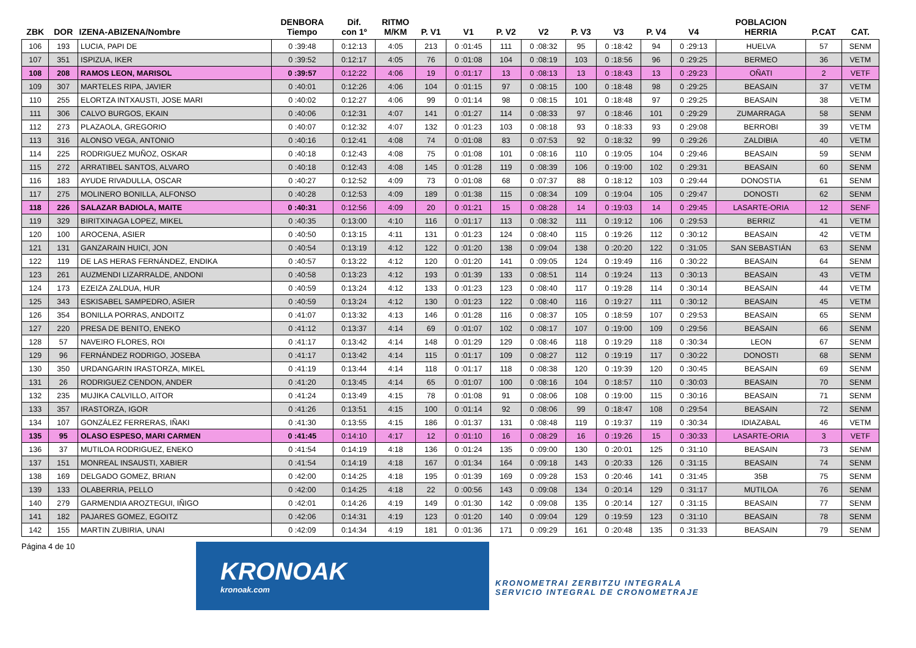| ZBK | DOR | IZENA-ABIZENA/Nombre | DENBORA Tiempo | Dif. con 1º | RITMO M/KM | P. V1 | V1 | P. V2 | V2 | P. V3 | V3 | P. V4 | V4 | POBLACION HERRIA | P.CAT | CAT. |
| --- | --- | --- | --- | --- | --- | --- | --- | --- | --- | --- | --- | --- | --- | --- | --- | --- |
| 106 | 193 | LUCIA, PAPI DE | 0 :39:48 | 0:12:13 | 4:05 | 213 | 0 :01:45 | 111 | 0 :08:32 | 95 | 0 :18:42 | 94 | 0 :29:13 | HUELVA | 57 | SENM |
| 107 | 351 | ISPIZUA, IKER | 0 :39:52 | 0:12:17 | 4:05 | 76 | 0 :01:08 | 104 | 0 :08:19 | 103 | 0 :18:56 | 96 | 0 :29:25 | BERMEO | 36 | VETM |
| 108 | 208 | RAMOS LEON, MARISOL | 0 :39:57 | 0:12:22 | 4:06 | 19 | 0 :01:17 | 13 | 0 :08:13 | 13 | 0 :18:43 | 13 | 0 :29:23 | OÑATI | 2 | VETF |
| 109 | 307 | MARTELES RIPA, JAVIER | 0 :40:01 | 0:12:26 | 4:06 | 104 | 0 :01:15 | 97 | 0 :08:15 | 100 | 0 :18:48 | 98 | 0 :29:25 | BEASAIN | 37 | VETM |
| 110 | 255 | ELORTZA INTXAUSTI, JOSE MARI | 0 :40:02 | 0:12:27 | 4:06 | 99 | 0 :01:14 | 98 | 0 :08:15 | 101 | 0 :18:48 | 97 | 0 :29:25 | BEASAIN | 38 | VETM |
| 111 | 306 | CALVO BURGOS, EKAIN | 0 :40:06 | 0:12:31 | 4:07 | 141 | 0 :01:27 | 114 | 0 :08:33 | 97 | 0 :18:46 | 101 | 0 :29:29 | ZUMARRAGA | 58 | SENM |
| 112 | 273 | PLAZAOLA, GREGORIO | 0 :40:07 | 0:12:32 | 4:07 | 132 | 0 :01:23 | 103 | 0 :08:18 | 93 | 0 :18:33 | 93 | 0 :29:08 | BERROBI | 39 | VETM |
| 113 | 316 | ALONSO VEGA, ANTONIO | 0 :40:16 | 0:12:41 | 4:08 | 74 | 0 :01:08 | 83 | 0 :07:53 | 92 | 0 :18:32 | 99 | 0 :29:26 | ZALDIBIA | 40 | VETM |
| 114 | 225 | RODRIGUEZ MUÑOZ, OSKAR | 0 :40:18 | 0:12:43 | 4:08 | 75 | 0 :01:08 | 101 | 0 :08:16 | 110 | 0 :19:05 | 104 | 0 :29:46 | BEASAIN | 59 | SENM |
| 115 | 272 | ARRATIBEL SANTOS, ALVARO | 0 :40:18 | 0:12:43 | 4:08 | 145 | 0 :01:28 | 119 | 0 :08:39 | 106 | 0 :19:00 | 102 | 0 :29:31 | BEASAIN | 60 | SENM |
| 116 | 183 | AYUDE RIVADULLA, OSCAR | 0 :40:27 | 0:12:52 | 4:09 | 73 | 0 :01:08 | 68 | 0 :07:37 | 88 | 0 :18:12 | 103 | 0 :29:44 | DONOSTIA | 61 | SENM |
| 117 | 275 | MOLINERO BONILLA, ALFONSO | 0 :40:28 | 0:12:53 | 4:09 | 189 | 0 :01:38 | 115 | 0 :08:34 | 109 | 0 :19:04 | 105 | 0 :29:47 | DONOSTI | 62 | SENM |
| 118 | 226 | SALAZAR BADIOLA, MAITE | 0 :40:31 | 0:12:56 | 4:09 | 20 | 0 :01:21 | 15 | 0 :08:28 | 14 | 0 :19:03 | 14 | 0 :29:45 | LASARTE-ORIA | 12 | SENF |
| 119 | 329 | BIRITXINAGA LOPEZ, MIKEL | 0 :40:35 | 0:13:00 | 4:10 | 116 | 0 :01:17 | 113 | 0 :08:32 | 111 | 0 :19:12 | 106 | 0 :29:53 | BERRIZ | 41 | VETM |
| 120 | 100 | AROCENA, ASIER | 0 :40:50 | 0:13:15 | 4:11 | 131 | 0 :01:23 | 124 | 0 :08:40 | 115 | 0 :19:26 | 112 | 0 :30:12 | BEASAIN | 42 | VETM |
| 121 | 131 | GANZARAIN HUICI, JON | 0 :40:54 | 0:13:19 | 4:12 | 122 | 0 :01:20 | 138 | 0 :09:04 | 138 | 0 :20:20 | 122 | 0 :31:05 | SAN SEBASTIÁN | 63 | SENM |
| 122 | 119 | DE LAS HERAS FERNÁNDEZ, ENDIKA | 0 :40:57 | 0:13:22 | 4:12 | 120 | 0 :01:20 | 141 | 0 :09:05 | 124 | 0 :19:49 | 116 | 0 :30:22 | BEASAIN | 64 | SENM |
| 123 | 261 | AUZMENDI LIZARRALDE, ANDONI | 0 :40:58 | 0:13:23 | 4:12 | 193 | 0 :01:39 | 133 | 0 :08:51 | 114 | 0 :19:24 | 113 | 0 :30:13 | BEASAIN | 43 | VETM |
| 124 | 173 | EZEIZA ZALDUA, HUR | 0 :40:59 | 0:13:24 | 4:12 | 133 | 0 :01:23 | 123 | 0 :08:40 | 117 | 0 :19:28 | 114 | 0 :30:14 | BEASAIN | 44 | VETM |
| 125 | 343 | ESKISABEL SAMPEDRO, ASIER | 0 :40:59 | 0:13:24 | 4:12 | 130 | 0 :01:23 | 122 | 0 :08:40 | 116 | 0 :19:27 | 111 | 0 :30:12 | BEASAIN | 45 | VETM |
| 126 | 354 | BONILLA PORRAS, ANDOITZ | 0 :41:07 | 0:13:32 | 4:13 | 146 | 0 :01:28 | 116 | 0 :08:37 | 105 | 0 :18:59 | 107 | 0 :29:53 | BEASAIN | 65 | SENM |
| 127 | 220 | PRESA DE BENITO, ENEKO | 0 :41:12 | 0:13:37 | 4:14 | 69 | 0 :01:07 | 102 | 0 :08:17 | 107 | 0 :19:00 | 109 | 0 :29:56 | BEASAIN | 66 | SENM |
| 128 | 57 | NAVEIRO FLORES, ROI | 0 :41:17 | 0:13:42 | 4:14 | 148 | 0 :01:29 | 129 | 0 :08:46 | 118 | 0 :19:29 | 118 | 0 :30:34 | LEON | 67 | SENM |
| 129 | 96 | FERNÁNDEZ RODRIGO, JOSEBA | 0 :41:17 | 0:13:42 | 4:14 | 115 | 0 :01:17 | 109 | 0 :08:27 | 112 | 0 :19:19 | 117 | 0 :30:22 | DONOSTI | 68 | SENM |
| 130 | 350 | URDANGARIN IRASTORZA, MIKEL | 0 :41:19 | 0:13:44 | 4:14 | 118 | 0 :01:17 | 118 | 0 :08:38 | 120 | 0 :19:39 | 120 | 0 :30:45 | BEASAIN | 69 | SENM |
| 131 | 26 | RODRIGUEZ CENDON, ANDER | 0 :41:20 | 0:13:45 | 4:14 | 65 | 0 :01:07 | 100 | 0 :08:16 | 104 | 0 :18:57 | 110 | 0 :30:03 | BEASAIN | 70 | SENM |
| 132 | 235 | MUJIKA CALVILLO, AITOR | 0 :41:24 | 0:13:49 | 4:15 | 78 | 0 :01:08 | 91 | 0 :08:06 | 108 | 0 :19:00 | 115 | 0 :30:16 | BEASAIN | 71 | SENM |
| 133 | 357 | IRASTORZA, IGOR | 0 :41:26 | 0:13:51 | 4:15 | 100 | 0 :01:14 | 92 | 0 :08:06 | 99 | 0 :18:47 | 108 | 0 :29:54 | BEASAIN | 72 | SENM |
| 134 | 107 | GONZÁLEZ FERRERAS, IÑAKI | 0 :41:30 | 0:13:55 | 4:15 | 186 | 0 :01:37 | 131 | 0 :08:48 | 119 | 0 :19:37 | 119 | 0 :30:34 | IDIAZABAL | 46 | VETM |
| 135 | 95 | OLASO ESPESO, MARI CARMEN | 0 :41:45 | 0:14:10 | 4:17 | 12 | 0 :01:10 | 16 | 0 :08:29 | 16 | 0 :19:26 | 15 | 0 :30:33 | LASARTE-ORIA | 3 | VETF |
| 136 | 37 | MUTILOA RODRIGUEZ, ENEKO | 0 :41:54 | 0:14:19 | 4:18 | 136 | 0 :01:24 | 135 | 0 :09:00 | 130 | 0 :20:01 | 125 | 0 :31:10 | BEASAIN | 73 | SENM |
| 137 | 151 | MONREAL INSAUSTI, XABIER | 0 :41:54 | 0:14:19 | 4:18 | 167 | 0 :01:34 | 164 | 0 :09:18 | 143 | 0 :20:33 | 126 | 0 :31:15 | BEASAIN | 74 | SENM |
| 138 | 169 | DELGADO GOMEZ, BRIAN | 0 :42:00 | 0:14:25 | 4:18 | 195 | 0 :01:39 | 169 | 0 :09:28 | 153 | 0 :20:46 | 141 | 0 :31:45 | 35B | 75 | SENM |
| 139 | 133 | OLABERRIA, PELLO | 0 :42:00 | 0:14:25 | 4:18 | 22 | 0 :00:56 | 143 | 0 :09:08 | 134 | 0 :20:14 | 129 | 0 :31:17 | MUTILOA | 76 | SENM |
| 140 | 279 | GARMENDIA AROZTEGUI, IÑIGO | 0 :42:01 | 0:14:26 | 4:19 | 149 | 0 :01:30 | 142 | 0 :09:08 | 135 | 0 :20:14 | 127 | 0 :31:15 | BEASAIN | 77 | SENM |
| 141 | 182 | PAJARES GOMEZ, EGOITZ | 0 :42:06 | 0:14:31 | 4:19 | 123 | 0 :01:20 | 140 | 0 :09:04 | 129 | 0 :19:59 | 123 | 0 :31:10 | BEASAIN | 78 | SENM |
| 142 | 155 | MARTIN ZUBIRIA, UNAI | 0 :42:09 | 0:14:34 | 4:19 | 181 | 0 :01:36 | 171 | 0 :09:29 | 161 | 0 :20:48 | 135 | 0 :31:33 | BEASAIN | 79 | SENM |
Página 4 de 10
KRONOAK
kronoak.com
KRONOMETRAI ZERBITZU INTEGRALA
SERVICIO INTEGRAL DE CRONOMETRAJE